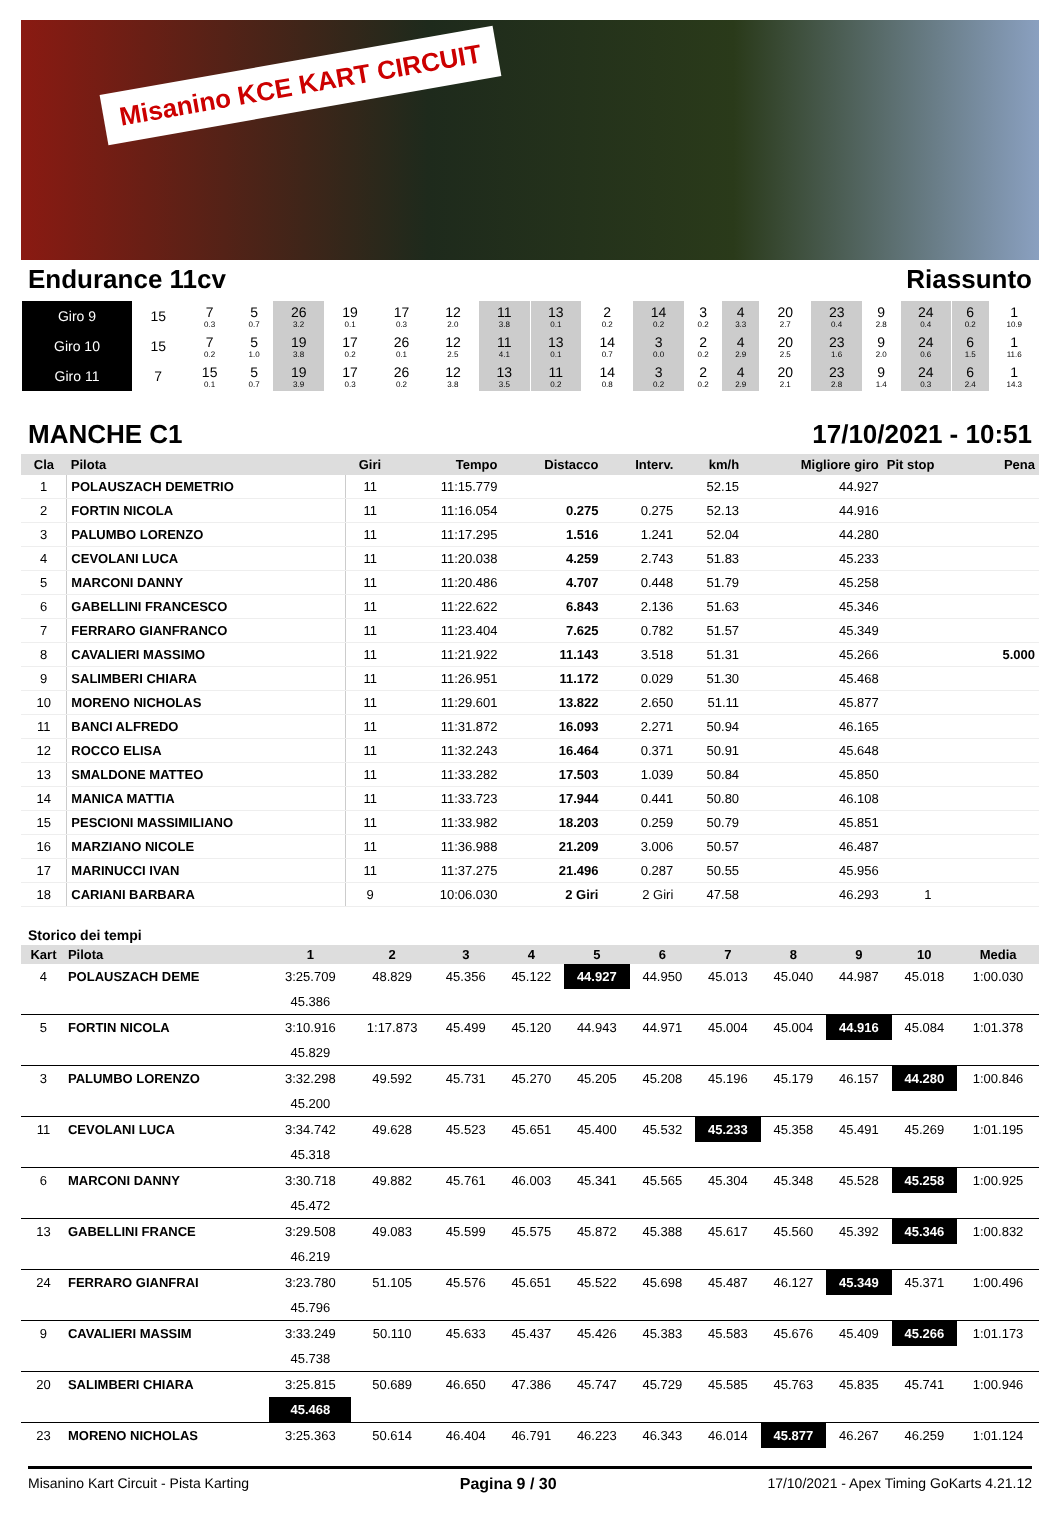Misanino KCE KART CIRCUIT
Endurance 11cv Riassunto
| Giro 9 | 15 | 7 0.3 | 5 0.7 | 26 3.2 | 19 0.1 | 17 0.3 | 12 2.0 | 11 3.8 | 13 0.1 | 2 0.2 | 14 0.2 | 3 0.2 | 4 3.3 | 20 2.7 | 23 0.4 | 9 2.8 | 24 0.4 | 6 0.2 | 1 10.9 |
| Giro 10 | 15 | 7 0.2 | 5 1.0 | 19 3.8 | 17 0.2 | 26 0.1 | 12 2.5 | 11 4.1 | 13 0.1 | 14 0.7 | 3 0.0 | 2 0.2 | 4 2.9 | 20 2.5 | 23 1.6 | 9 2.0 | 24 0.6 | 6 1.5 | 1 11.6 |
| Giro 11 | 7 | 15 0.1 | 5 0.7 | 19 3.9 | 17 0.3 | 26 0.2 | 12 3.8 | 13 3.5 | 11 0.2 | 14 0.8 | 3 0.2 | 2 0.2 | 4 2.9 | 20 2.1 | 23 2.8 | 9 1.4 | 24 0.3 | 6 2.4 | 1 14.3 |
MANCHE C1 17/10/2021 - 10:51
| Cla | Pilota | Giri | Tempo | Distacco | Interv. | km/h | Migliore giro | Pit stop | Pena |
| --- | --- | --- | --- | --- | --- | --- | --- | --- | --- |
| 1 | POLAUSZACH DEMETRIO | 11 | 11:15.779 | | | 52.15 | 44.927 | | |
| 2 | FORTIN NICOLA | 11 | 11:16.054 | 0.275 | 0.275 | 52.13 | 44.916 | | |
| 3 | PALUMBO LORENZO | 11 | 11:17.295 | 1.516 | 1.241 | 52.04 | 44.280 | | |
| 4 | CEVOLANI LUCA | 11 | 11:20.038 | 4.259 | 2.743 | 51.83 | 45.233 | | |
| 5 | MARCONI DANNY | 11 | 11:20.486 | 4.707 | 0.448 | 51.79 | 45.258 | | |
| 6 | GABELLINI FRANCESCO | 11 | 11:22.622 | 6.843 | 2.136 | 51.63 | 45.346 | | |
| 7 | FERRARO GIANFRANCO | 11 | 11:23.404 | 7.625 | 0.782 | 51.57 | 45.349 | | |
| 8 | CAVALIERI MASSIMO | 11 | 11:21.922 | 11.143 | 3.518 | 51.31 | 45.266 | | 5.000 |
| 9 | SALIMBERI CHIARA | 11 | 11:26.951 | 11.172 | 0.029 | 51.30 | 45.468 | | |
| 10 | MORENO NICHOLAS | 11 | 11:29.601 | 13.822 | 2.650 | 51.11 | 45.877 | | |
| 11 | BANCI ALFREDO | 11 | 11:31.872 | 16.093 | 2.271 | 50.94 | 46.165 | | |
| 12 | ROCCO ELISA | 11 | 11:32.243 | 16.464 | 0.371 | 50.91 | 45.648 | | |
| 13 | SMALDONE MATTEO | 11 | 11:33.282 | 17.503 | 1.039 | 50.84 | 45.850 | | |
| 14 | MANICA MATTIA | 11 | 11:33.723 | 17.944 | 0.441 | 50.80 | 46.108 | | |
| 15 | PESCIONI MASSIMILIANO | 11 | 11:33.982 | 18.203 | 0.259 | 50.79 | 45.851 | | |
| 16 | MARZIANO NICOLE | 11 | 11:36.988 | 21.209 | 3.006 | 50.57 | 46.487 | | |
| 17 | MARINUCCI IVAN | 11 | 11:37.275 | 21.496 | 0.287 | 50.55 | 45.956 | | |
| 18 | CARIANI BARBARA | 9 | 10:06.030 | 2 Giri | 2 Giri | 47.58 | 46.293 | 1 | |
Storico dei tempi
| Kart | Pilota | 1 | 2 | 3 | 4 | 5 | 6 | 7 | 8 | 9 | 10 | Media |
| --- | --- | --- | --- | --- | --- | --- | --- | --- | --- | --- | --- | --- |
| 4 | POLAUSZACH DEME | 3:25.709 | 48.829 | 45.356 | 45.122 | 44.927 | 44.950 | 45.013 | 45.040 | 44.987 | 45.018 | 1:00.030 |
| | | 45.386 | | | | | | | | | | |
| 5 | FORTIN NICOLA | 3:10.916 | 1:17.873 | 45.499 | 45.120 | 44.943 | 44.971 | 45.004 | 45.004 | 44.916 | 45.084 | 1:01.378 |
| | | 45.829 | | | | | | | | | | |
| 3 | PALUMBO LORENZO | 3:32.298 | 49.592 | 45.731 | 45.270 | 45.205 | 45.208 | 45.196 | 45.179 | 46.157 | 44.280 | 1:00.846 |
| | | 45.200 | | | | | | | | | | |
| 11 | CEVOLANI LUCA | 3:34.742 | 49.628 | 45.523 | 45.651 | 45.400 | 45.532 | 45.233 | 45.358 | 45.491 | 45.269 | 1:01.195 |
| | | 45.318 | | | | | | | | | | |
| 6 | MARCONI DANNY | 3:30.718 | 49.882 | 45.761 | 46.003 | 45.341 | 45.565 | 45.304 | 45.348 | 45.528 | 45.258 | 1:00.925 |
| | | 45.472 | | | | | | | | | | |
| 13 | GABELLINI FRANCE | 3:29.508 | 49.083 | 45.599 | 45.575 | 45.872 | 45.388 | 45.617 | 45.560 | 45.392 | 45.346 | 1:00.832 |
| | | 46.219 | | | | | | | | | | |
| 24 | FERRARO GIANFRAI | 3:23.780 | 51.105 | 45.576 | 45.651 | 45.522 | 45.698 | 45.487 | 46.127 | 45.349 | 45.371 | 1:00.496 |
| | | 45.796 | | | | | | | | | | |
| 9 | CAVALIERI MASSIM | 3:33.249 | 50.110 | 45.633 | 45.437 | 45.426 | 45.383 | 45.583 | 45.676 | 45.409 | 45.266 | 1:01.173 |
| | | 45.738 | | | | | | | | | | |
| 20 | SALIMBERI CHIARA | 3:25.815 | 50.689 | 46.650 | 47.386 | 45.747 | 45.729 | 45.585 | 45.763 | 45.835 | 45.741 | 1:00.946 |
| | | 45.468 | | | | | | | | | | |
| 23 | MORENO NICHOLAS | 3:25.363 | 50.614 | 46.404 | 46.791 | 46.223 | 46.343 | 46.014 | 45.877 | 46.267 | 46.259 | 1:01.124 |
Misanino Kart Circuit - Pista Karting Pagina 9 / 30 17/10/2021 - Apex Timing GoKarts 4.21.12